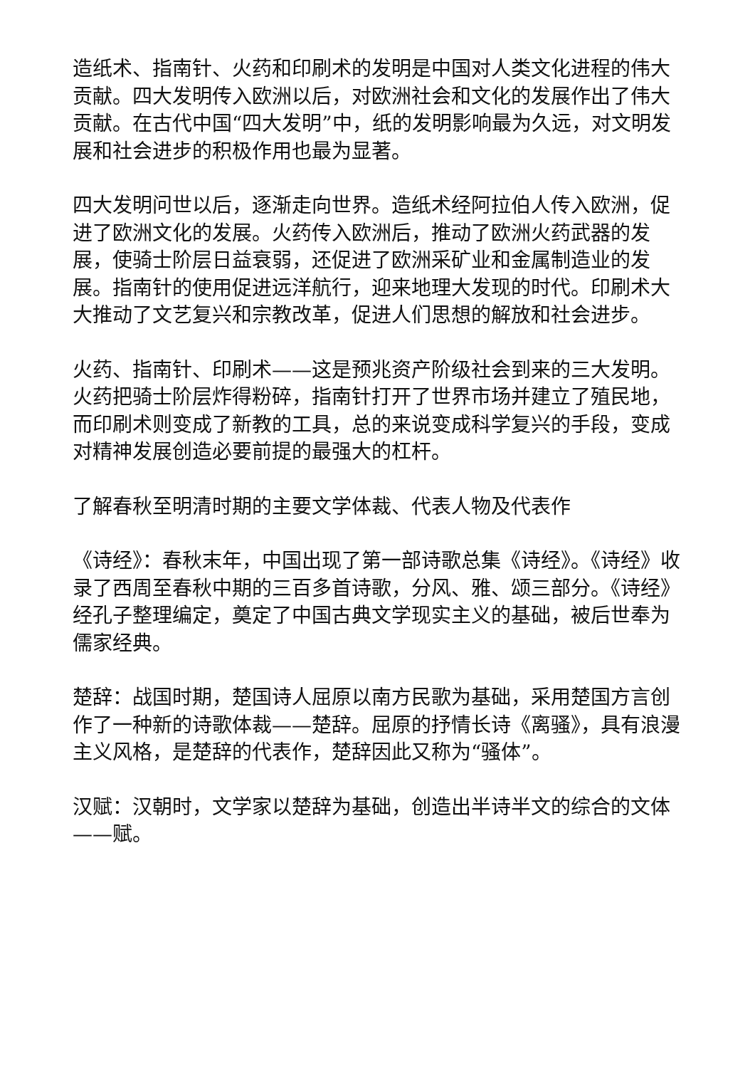造纸术、指南针、火药和印刷术的发明是中国对人类文化进程的伟大贡献。四大发明传入欧洲以后，对欧洲社会和文化的发展作出了伟大贡献。在古代中国“四大发明”中，纸的发明影响最为久远，对文明发展和社会进步的积极作用也最为显著。
四大发明问世以后，逐渐走向世界。造纸术经阿拉伯人传入欧洲，促进了欧洲文化的发展。火药传入欧洲后，推动了欧洲火药武器的发展，使骑士阶层日益衰弱，还促进了欧洲采矿业和金属制造业的发展。指南针的使用促进远洋航行，迎来地理大发现的时代。印刷术大大推动了文艺复兴和宗教改革，促进人们思想的解放和社会进步。
火药、指南针、印刷术——这是预兆资产阶级社会到来的三大发明。火药把骑士阶层炸得粉碎，指南针打开了世界市场并建立了殖民地，而印刷术则变成了新教的工具，总的来说变成科学复兴的手段，变成对精神发展创造必要前提的最强大的杠杆。
了解春秋至明清时期的主要文学体裁、代表人物及代表作
《诗经》：春秋末年，中国出现了第一部诗歌总集《诗经》。《诗经》收录了西周至春秋中期的三百多首诗歌，分风、雅、颂三部分。《诗经》经孔子整理编定，奠定了中国古典文学现实主义的基础，被后世奉为儒家经典。
楚辞：战国时期，楚国诗人屈原以南方民歌为基础，采用楚国方言创作了一种新的诗歌体裁——楚辞。屈原的抒情长诗《离骚》，具有浪漫主义风格，是楚辞的代表作，楚辞因此又称为“骚体”。
汉赋：汉朝时，文学家以楚辞为基础，创造出半诗半文的综合的文体——赋。